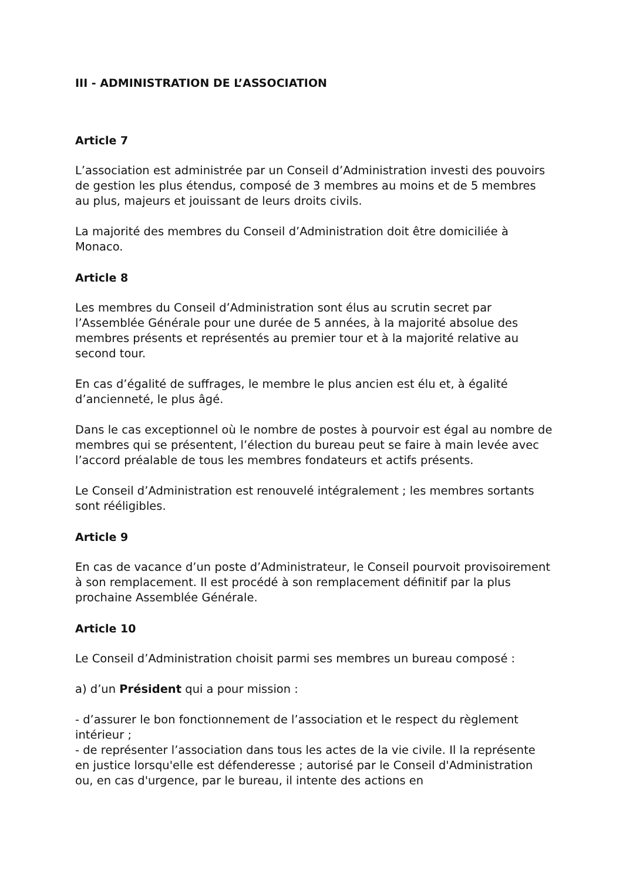III - ADMINISTRATION DE L’ASSOCIATION
Article 7
L’association est administrée par un Conseil d’Administration investi des pouvoirs de gestion les plus étendus, composé de 3 membres au moins et de 5 membres au plus, majeurs et jouissant de leurs droits civils.
La majorité des membres du Conseil d’Administration doit être domiciliée à Monaco.
Article 8
Les membres du Conseil d’Administration sont élus au scrutin secret par l’Assemblée Générale pour une durée de 5 années, à la majorité absolue des membres présents et représentés au premier tour et à la majorité relative au second tour.
En cas d’égalité de suffrages, le membre le plus ancien est élu et, à égalité d’ancienneté, le plus âgé.
Dans le cas exceptionnel où le nombre de postes à pourvoir est égal au nombre de membres qui se présentent, l’élection du bureau peut se faire à main levée avec l’accord préalable de tous les membres fondateurs et actifs présents.
Le Conseil d’Administration est renouvelé intégralement ; les membres sortants sont rééligibles.
Article 9
En cas de vacance d’un poste d’Administrateur, le Conseil pourvoit provisoirement à son remplacement. Il est procédé à son remplacement définitif par la plus prochaine Assemblée Générale.
Article 10
Le Conseil d’Administration choisit parmi ses membres un bureau composé :
a) d’un Président qui a pour mission :
- d’assurer le bon fonctionnement de l’association et le respect du règlement intérieur ;
- de représenter l’association dans tous les actes de la vie civile. Il la représente en justice lorsqu'elle est défenderesse ; autorisé par le Conseil d'Administration ou, en cas d'urgence, par le bureau, il intente des actions en